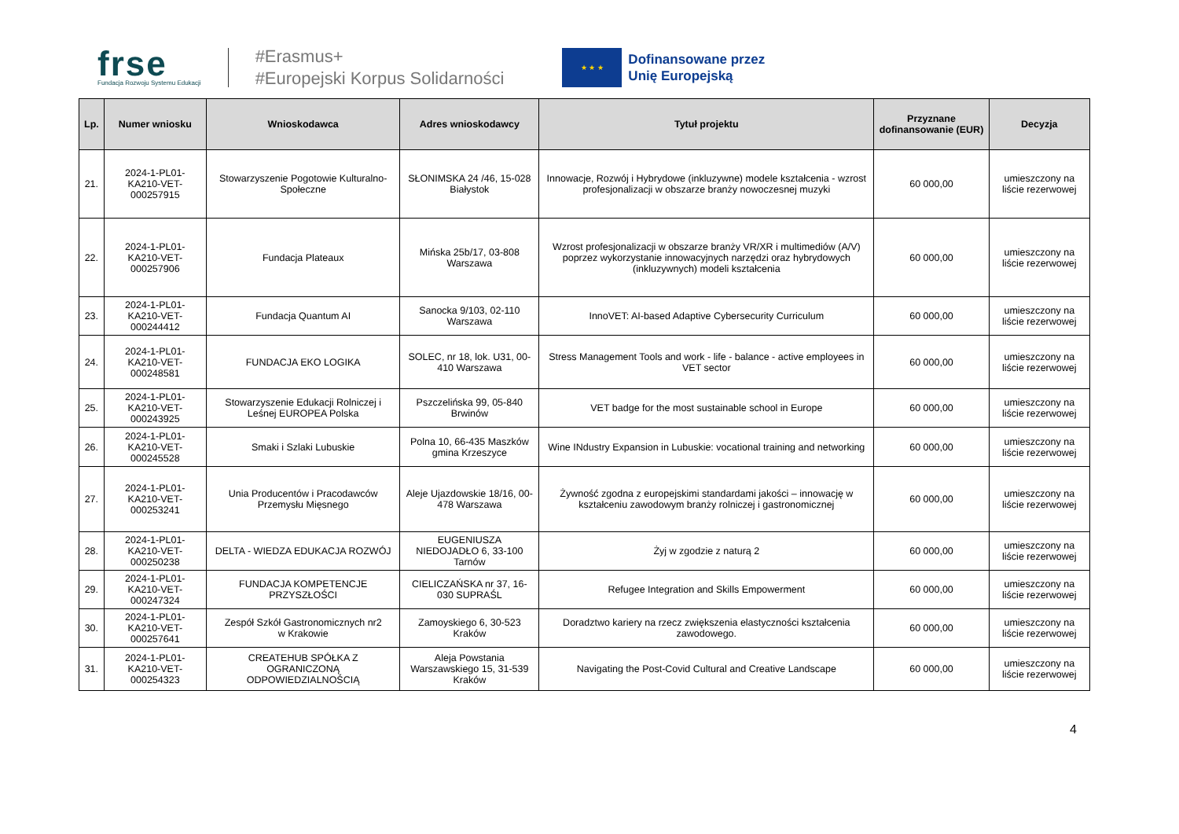frse
Fundacja Rozwoju Systemu Edukacji
#Erasmus+
#Europejski Korpus Solidarności
★ ★ ★
Dofinansowane przez
Unię Europejską
| Lp. | Numer wniosku | Wnioskodawca | Adres wnioskodawcy | Tytuł projektu | Przyznane dofinansowanie (EUR) | Decyzja |
| --- | --- | --- | --- | --- | --- | --- |
| 21. | 2024-1-PL01-KA210-VET-000257915 | Stowarzyszenie Pogotowie Kulturalno-Społeczne | SŁONIMSKA 24 /46, 15-028 Białystok | Innowacje, Rozwój i Hybrydowe (inkluzywne) modele kształcenia - wzrost profesjonalizacji w obszarze branży nowoczesnej muzyki | 60 000,00 | umieszczony na liście rezerwowej |
| 22. | 2024-1-PL01-KA210-VET-000257906 | Fundacja Plateaux | Mińska 25b/17, 03-808 Warszawa | Wzrost profesjonalizacji w obszarze branży VR/XR i multimediów (A/V) poprzez wykorzystanie innowacyjnych narzędzi oraz hybrydowych (inkluzywnych) modeli kształcenia | 60 000,00 | umieszczony na liście rezerwowej |
| 23. | 2024-1-PL01-KA210-VET-000244412 | Fundacja Quantum AI | Sanocka 9/103, 02-110 Warszawa | InnoVET: AI-based Adaptive Cybersecurity Curriculum | 60 000,00 | umieszczony na liście rezerwowej |
| 24. | 2024-1-PL01-KA210-VET-000248581 | FUNDACJA EKO LOGIKA | SOLEC, nr 18, lok. U31, 00-410 Warszawa | Stress Management Tools and work - life - balance - active employees in VET sector | 60 000,00 | umieszczony na liście rezerwowej |
| 25. | 2024-1-PL01-KA210-VET-000243925 | Stowarzyszenie Edukacji Rolniczej i Leśnej EUROPEA Polska | Pszczelińska 99, 05-840 Brwinów | VET badge for the most sustainable school in Europe | 60 000,00 | umieszczony na liście rezerwowej |
| 26. | 2024-1-PL01-KA210-VET-000245528 | Smaki i Szlaki Lubuskie | Polna 10, 66-435 Maszków gmina Krzeszyce | Wine INdustry Expansion in Lubuskie: vocational training and networking | 60 000,00 | umieszczony na liście rezerwowej |
| 27. | 2024-1-PL01-KA210-VET-000253241 | Unia Producentów i Pracodawców Przemysłu Mięsnego | Aleje Ujazdowskie 18/16, 00-478 Warszawa | Żywność zgodna z europejskimi standardami jakości – innowację w kształceniu zawodowym branży rolniczej i gastronomicznej | 60 000,00 | umieszczony na liście rezerwowej |
| 28. | 2024-1-PL01-KA210-VET-000250238 | DELTA - WIEDZA EDUKACJA ROZWÓJ | EUGENIUSZA NIEDOJADŁO 6, 33-100 Tarnów | Żyj w zgodzie z naturą 2 | 60 000,00 | umieszczony na liście rezerwowej |
| 29. | 2024-1-PL01-KA210-VET-000247324 | FUNDACJA KOMPETENCJE PRZYSZŁOŚCI | CIELICZAŃSKA nr 37, 16-030 SUPRAŚL | Refugee Integration and Skills Empowerment | 60 000,00 | umieszczony na liście rezerwowej |
| 30. | 2024-1-PL01-KA210-VET-000257641 | Zespół Szkół Gastronomicznych nr2 w Krakowie | Zamoyskiego 6, 30-523 Kraków | Doradztwo kariery na rzecz zwiększenia elastyczności kształcenia zawodowego. | 60 000,00 | umieszczony na liście rezerwowej |
| 31. | 2024-1-PL01-KA210-VET-000254323 | CREATEHUB SPÓŁKA Z OGRANICZONĄ ODPOWIEDZIALNOŚCIĄ | Aleja Powstania Warszawskiego 15, 31-539 Kraków | Navigating the Post-Covid Cultural and Creative Landscape | 60 000,00 | umieszczony na liście rezerwowej |
4